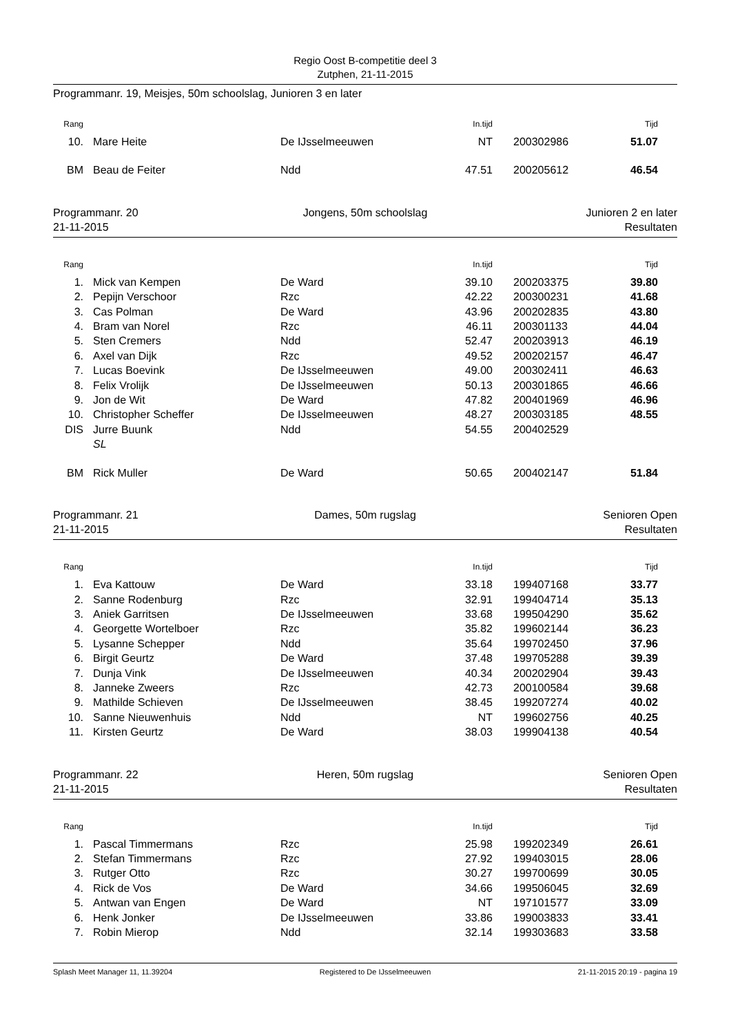Regio Oost B-competitie deel 3
Zutphen, 21-11-2015
Programmanr. 19, Meisjes, 50m schoolslag, Junioren 3 en later
| Rang | | | In.tijd | | Tijd | |
| --- | --- | --- | --- | --- | --- | --- |
| 10. | Mare Heite | De IJsselmeeuwen | NT | 200302986 | 51.07 | |
| BM | Beau de Feiter | Ndd | 47.51 | 200205612 | 46.54 | |
Programmanr. 20
21-11-2015
Jongens, 50m schoolslag Junioren 2 en later
Resultaten
| Rang | | | In.tijd | | Tijd | |
| --- | --- | --- | --- | --- | --- | --- |
| 1. | Mick van Kempen | De Ward | 39.10 | 200203375 | 39.80 | |
| 2. | Pepijn Verschoor | Rzc | 42.22 | 200300231 | 41.68 | |
| 3. | Cas Polman | De Ward | 43.96 | 200202835 | 43.80 | |
| 4. | Bram van Norel | Rzc | 46.11 | 200301133 | 44.04 | |
| 5. | Sten Cremers | Ndd | 52.47 | 200203913 | 46.19 | |
| 6. | Axel van Dijk | Rzc | 49.52 | 200202157 | 46.47 | |
| 7. | Lucas Boevink | De IJsselmeeuwen | 49.00 | 200302411 | 46.63 | |
| 8. | Felix Vrolijk | De IJsselmeeuwen | 50.13 | 200301865 | 46.66 | |
| 9. | Jon de Wit | De Ward | 47.82 | 200401969 | 46.96 | |
| 10. | Christopher Scheffer | De IJsselmeeuwen | 48.27 | 200303185 | 48.55 | |
| DIS | Jurre Buunk | Ndd | 54.55 | 200402529 | | |
| | SL | | | | | |
| BM | Rick Muller | De Ward | 50.65 | 200402147 | 51.84 | |
Programmanr. 21
21-11-2015
Dames, 50m rugslag Senioren Open
Resultaten
| Rang | | | In.tijd | | Tijd | |
| --- | --- | --- | --- | --- | --- | --- |
| 1. | Eva Kattouw | De Ward | 33.18 | 199407168 | 33.77 | |
| 2. | Sanne Rodenburg | Rzc | 32.91 | 199404714 | 35.13 | |
| 3. | Aniek Garritsen | De IJsselmeeuwen | 33.68 | 199504290 | 35.62 | |
| 4. | Georgette Wortelboer | Rzc | 35.82 | 199602144 | 36.23 | |
| 5. | Lysanne Schepper | Ndd | 35.64 | 199702450 | 37.96 | |
| 6. | Birgit Geurtz | De Ward | 37.48 | 199705288 | 39.39 | |
| 7. | Dunja Vink | De IJsselmeeuwen | 40.34 | 200202904 | 39.43 | |
| 8. | Janneke Zweers | Rzc | 42.73 | 200100584 | 39.68 | |
| 9. | Mathilde Schieven | De IJsselmeeuwen | 38.45 | 199207274 | 40.02 | |
| 10. | Sanne Nieuwenhuis | Ndd | NT | 199602756 | 40.25 | |
| 11. | Kirsten Geurtz | De Ward | 38.03 | 199904138 | 40.54 | |
Programmanr. 22
21-11-2015
Heren, 50m rugslag Senioren Open
Resultaten
| Rang | | | In.tijd | | Tijd | |
| --- | --- | --- | --- | --- | --- | --- |
| 1. | Pascal Timmermans | Rzc | 25.98 | 199202349 | 26.61 | |
| 2. | Stefan Timmermans | Rzc | 27.92 | 199403015 | 28.06 | |
| 3. | Rutger Otto | Rzc | 30.27 | 199700699 | 30.05 | |
| 4. | Rick de Vos | De Ward | 34.66 | 199506045 | 32.69 | |
| 5. | Antwan van Engen | De Ward | NT | 197101577 | 33.09 | |
| 6. | Henk Jonker | De IJsselmeeuwen | 33.86 | 199003833 | 33.41 | |
| 7. | Robin Mierop | Ndd | 32.14 | 199303683 | 33.58 | |
Splash Meet Manager 11, 11.39204 Registered to De IJsselmeeuwen 21-11-2015 20:19 - pagina 19